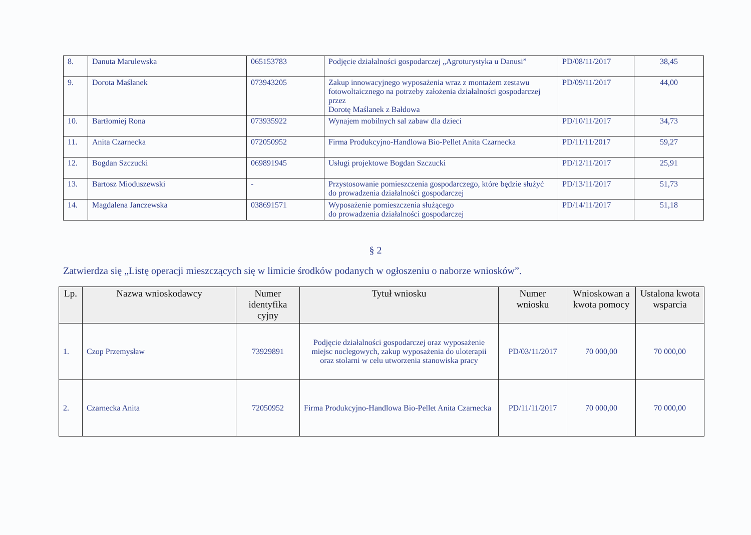| 8. | Danuta Marulewska | 065153783 | Podjęcie działalności gospodarczej „Agroturystyka u Danusi” | PD/08/11/2017 | 38,45 |
| 9. | Dorota Maślanek | 073943205 | Zakup innowacyjnego wyposażenia wraz z montażem zestawu fotowoltaicznego na potrzeby założenia działalności gospodarczej przez Dorotę Maślanek z Bałdowa | PD/09/11/2017 | 44,00 |
| 10. | Bartłomiej Rona | 073935922 | Wynajem mobilnych sal zabaw dla dzieci | PD/10/11/2017 | 34,73 |
| 11. | Anita Czarnecka | 072050952 | Firma Produkcyjno-Handlowa Bio-Pellet Anita Czarnecka | PD/11/11/2017 | 59,27 |
| 12. | Bogdan Szczucki | 069891945 | Usługi projektowe Bogdan Szczucki | PD/12/11/2017 | 25,91 |
| 13. | Bartosz Mioduszewski | - | Przystosowanie pomieszczenia gospodarczego, które będzie służyć do prowadzenia działalności gospodarczej | PD/13/11/2017 | 51,73 |
| 14. | Magdalena Janczewska | 038691571 | Wyposażenie pomieszczenia służącego do prowadzenia działalności gospodarczej | PD/14/11/2017 | 51,18 |
§ 2
Zatwierdza się „Listę operacji mieszczących się w limicie środków podanych w ogłoszeniu o naborze wniosków”.
| Lp. | Nazwa wnioskodawcy | Numer identyfika cyjny | Tytuł wniosku | Numer wniosku | Wnioskowan a kwota pomocy | Ustalona kwota wsparcia |
| --- | --- | --- | --- | --- | --- | --- |
| 1. | Czop Przemysław | 73929891 | Podjęcie działalności gospodarczej oraz wyposażenie miejsc noclegowych, zakup wyposażenia do uloterapii oraz stolarni w celu utworzenia stanowiska pracy | PD/03/11/2017 | 70 000,00 | 70 000,00 |
| 2. | Czarnecka Anita | 72050952 | Firma Produkcyjno-Handlowa Bio-Pellet Anita Czarnecka | PD/11/11/2017 | 70 000,00 | 70 000,00 |